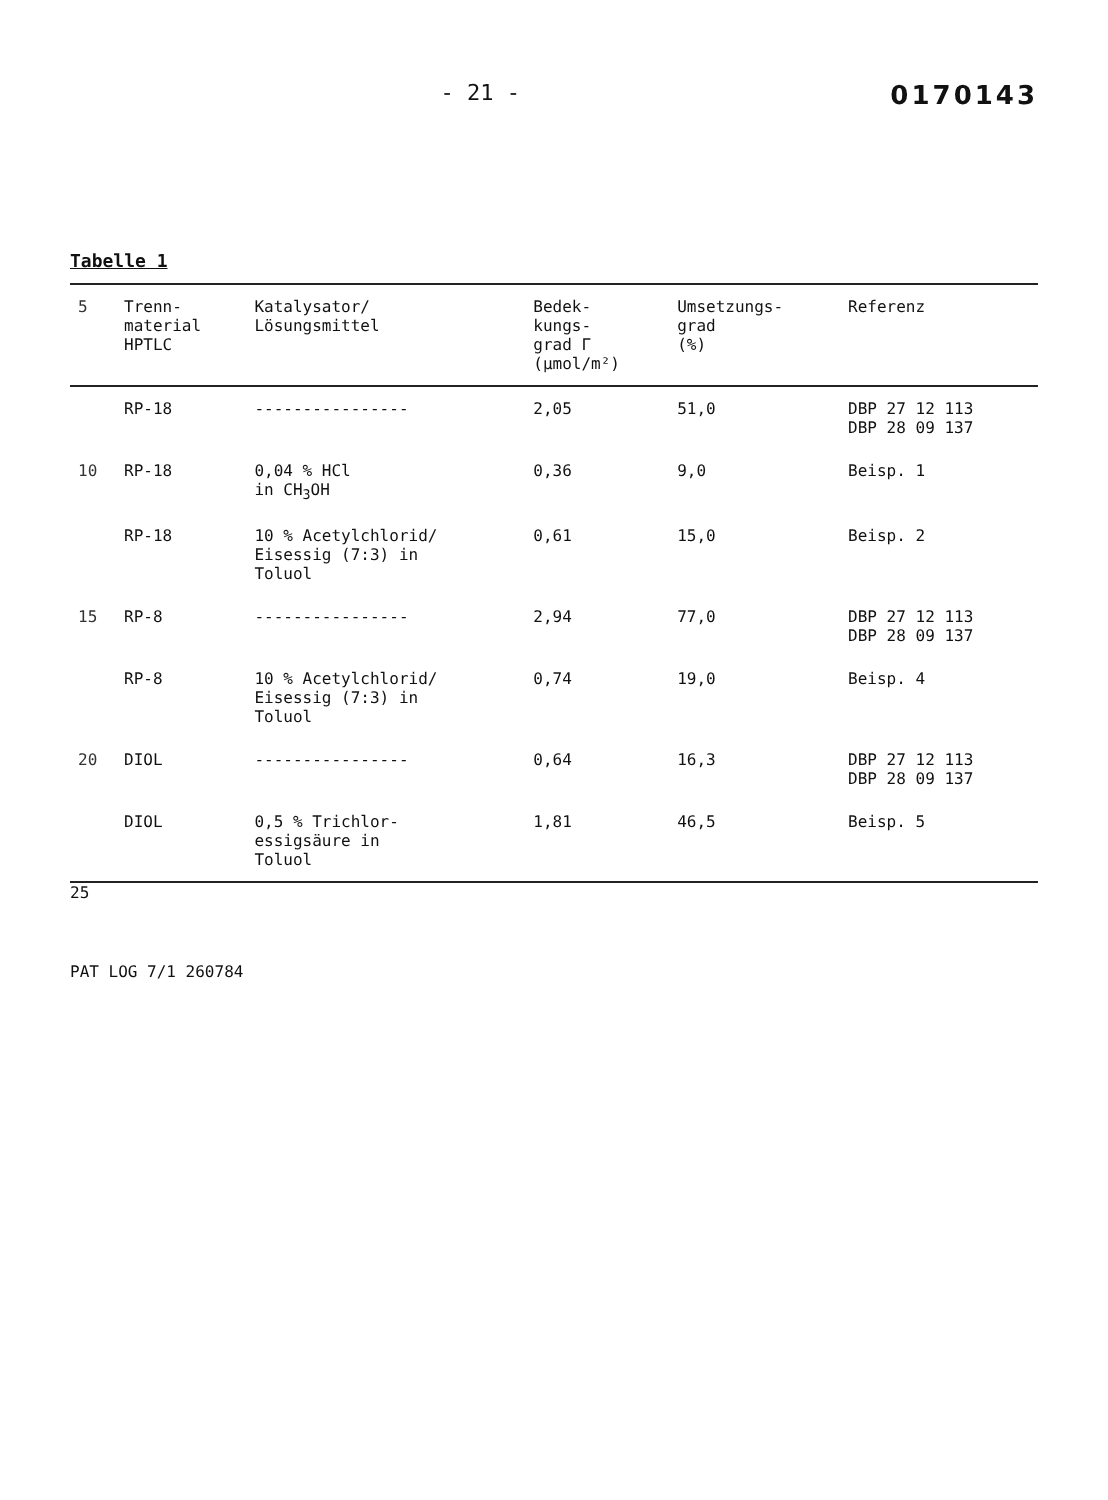- 21 - 0170143
Tabelle 1
| 5 | Trenn- material HPTLC | Katalysator/ Lösungsmittel | Bedek- kungs- grad Γ (µmol/m²) | Umsetzungs- grad (%) | Referenz |
| --- | --- | --- | --- | --- | --- |
| | RP-18 | ---------------- | 2,05 | 51,0 | DBP 27 12 113 DBP 28 09 137 |
| 10 | RP-18 | 0,04 % HCl in CH<sub>3</sub>OH | 0,36 | 9,0 | Beisp. 1 |
| | RP-18 | 10 % Acetylchlorid/ Eisessig (7:3) in Toluol | 0,61 | 15,0 | Beisp. 2 |
| 15 | RP-8 | ---------------- | 2,94 | 77,0 | DBP 27 12 113 DBP 28 09 137 |
| | RP-8 | 10 % Acetylchlorid/ Eisessig (7:3) in Toluol | 0,74 | 19,0 | Beisp. 4 |
| 20 | DIOL | ---------------- | 0,64 | 16,3 | DBP 27 12 113 DBP 28 09 137 |
| | DIOL | 0,5 % Trichlor- essigsäure in Toluol | 1,81 | 46,5 | Beisp. 5 |
25
PAT LOG 7/1 260784